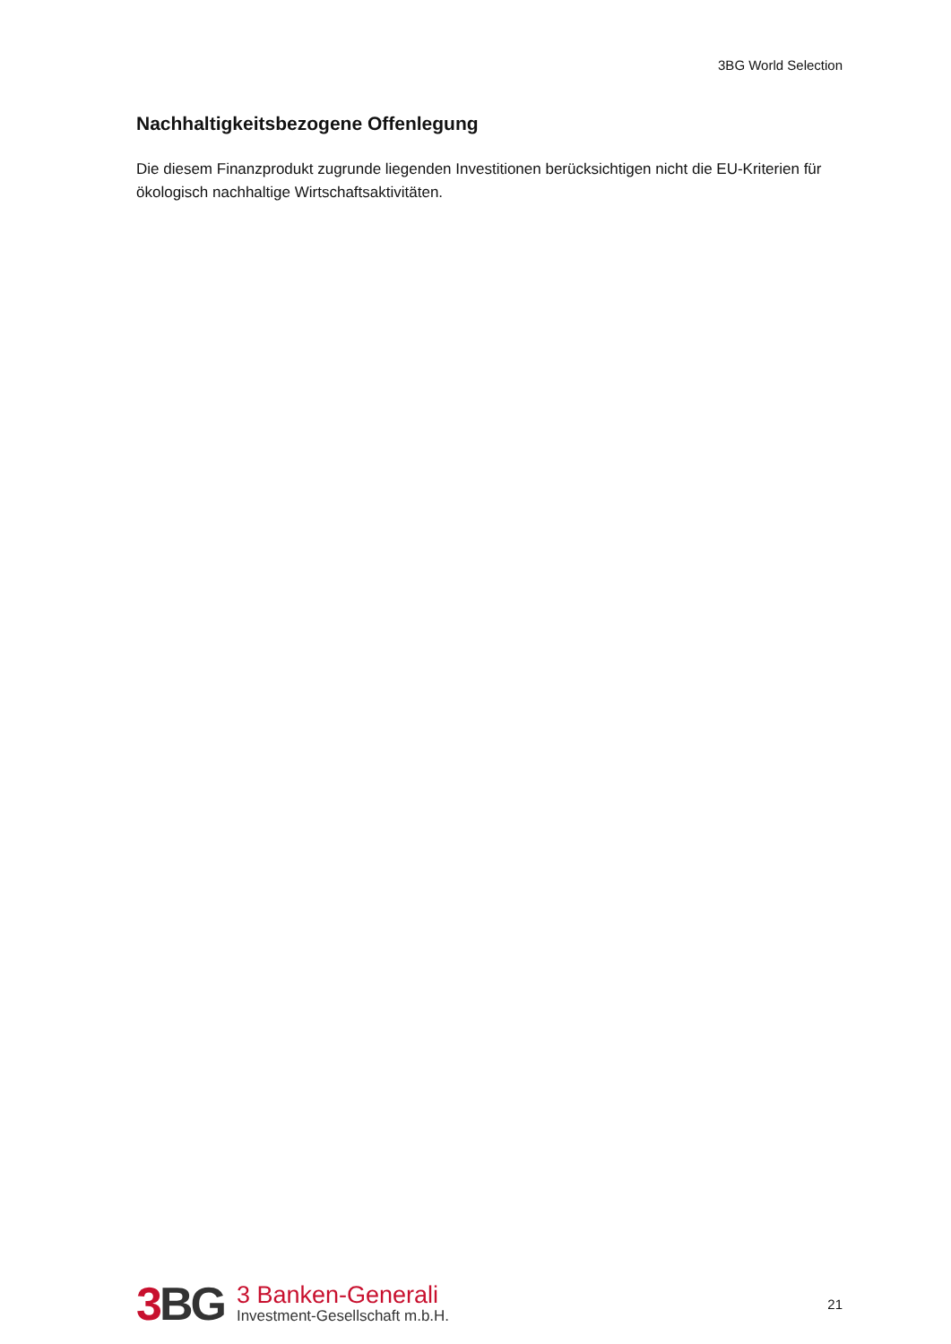3BG World Selection
Nachhaltigkeitsbezogene Offenlegung
Die diesem Finanzprodukt zugrunde liegenden Investitionen berücksichtigen nicht die EU-Kriterien für ökologisch nachhaltige Wirtschaftsaktivitäten.
3 BG
3 Banken-Generali
Investment-Gesellschaft m.b.H.
21